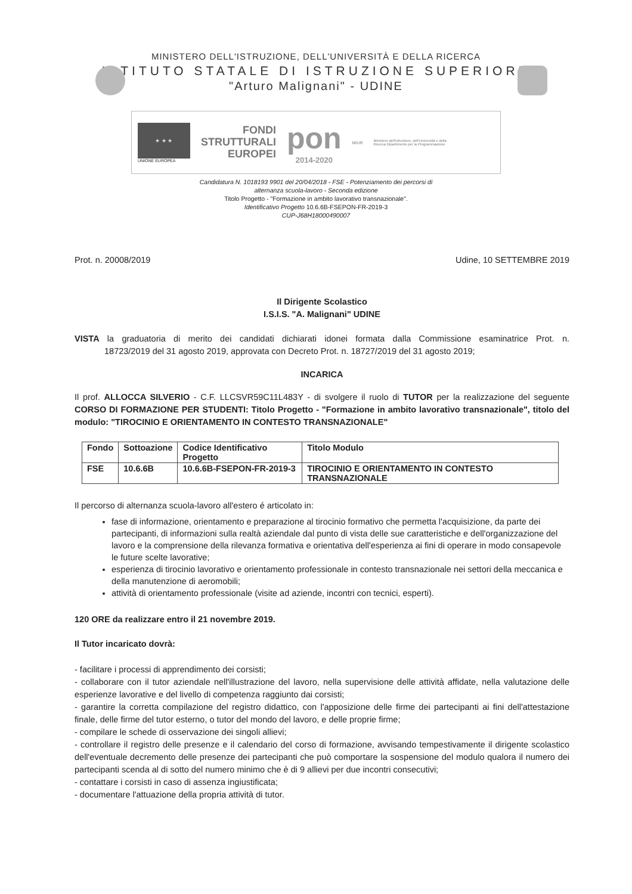MINISTERO DELL'ISTRUZIONE, DELL'UNIVERSITÀ E DELLA RICERCA
ISTITUTO STATALE DI ISTRUZIONE SUPERIORE
"Arturo Malignani" - UDINE
★ ★ ★
UNIONE EUROPEA
FONDI
STRUTTURALI
EUROPEI
pon
2014-2020
MIUR
Ministero dell'Istruzione, dell'Università e della Ricerca Dipartimento per la Programmazione
Candidatura N. 1018193 9901 del 20/04/2018 - FSE - Potenziamento dei percorsi di
alternanza scuola-lavoro - Seconda edizione
Titolo Progetto - "Formazione in ambito lavorativo transnazionale".
Identificativo Progetto 10.6.6B-FSEPON-FR-2019-3
CUP-J68H18000490007
Prot. n. 20008/2019 Udine, 10 SETTEMBRE 2019
Il Dirigente Scolastico
I.S.I.S. "A. Malignani" UDINE
VISTA la graduatoria di merito dei candidati dichiarati idonei formata dalla Commissione esaminatrice Prot. n. 18723/2019 del 31 agosto 2019, approvata con Decreto Prot. n. 18727/2019 del 31 agosto 2019;
INCARICA
Il prof. ALLOCCA SILVERIO - C.F. LLCSVR59C11L483Y - di svolgere il ruolo di TUTOR per la realizzazione del seguente CORSO DI FORMAZIONE PER STUDENTI: Titolo Progetto - "Formazione in ambito lavorativo transnazionale", titolo del modulo: "TIROCINIO E ORIENTAMENTO IN CONTESTO TRANSNAZIONALE"
| Fondo | Sottoazione | Codice Identificativo Progetto | Titolo Modulo |
| --- | --- | --- | --- |
| FSE | 10.6.6B | 10.6.6B-FSEPON-FR-2019-3 | TIROCINIO E ORIENTAMENTO IN CONTESTO TRANSNAZIONALE |
Il percorso di alternanza scuola-lavoro all'estero é articolato in:
fase di informazione, orientamento e preparazione al tirocinio formativo che permetta l'acquisizione, da parte dei partecipanti, di informazioni sulla realtà aziendale dal punto di vista delle sue caratteristiche e dell'organizzazione del lavoro e la comprensione della rilevanza formativa e orientativa dell'esperienza ai fini di operare in modo consapevole le future scelte lavorative;
esperienza di tirocinio lavorativo e orientamento professionale in contesto transnazionale nei settori della meccanica e della manutenzione di aeromobili;
attività di orientamento professionale (visite ad aziende, incontri con tecnici, esperti).
120 ORE da realizzare entro il 21 novembre 2019.
Il Tutor incaricato dovrà:
- facilitare i processi di apprendimento dei corsisti;
- collaborare con il tutor aziendale nell'illustrazione del lavoro, nella supervisione delle attività affidate, nella valutazione delle esperienze lavorative e del livello di competenza raggiunto dai corsisti;
- garantire la corretta compilazione del registro didattico, con l'apposizione delle firme dei partecipanti ai fini dell'attestazione finale, delle firme del tutor esterno, o tutor del mondo del lavoro, e delle proprie firme;
- compilare le schede di osservazione dei singoli allievi;
- controllare il registro delle presenze e il calendario del corso di formazione, avvisando tempestivamente il dirigente scolastico dell'eventuale decremento delle presenze dei partecipanti che può comportare la sospensione del modulo qualora il numero dei partecipanti scenda al di sotto del numero minimo che è di 9 allievi per due incontri consecutivi;
- contattare i corsisti in caso di assenza ingiustificata;
- documentare l'attuazione della propria attività di tutor.